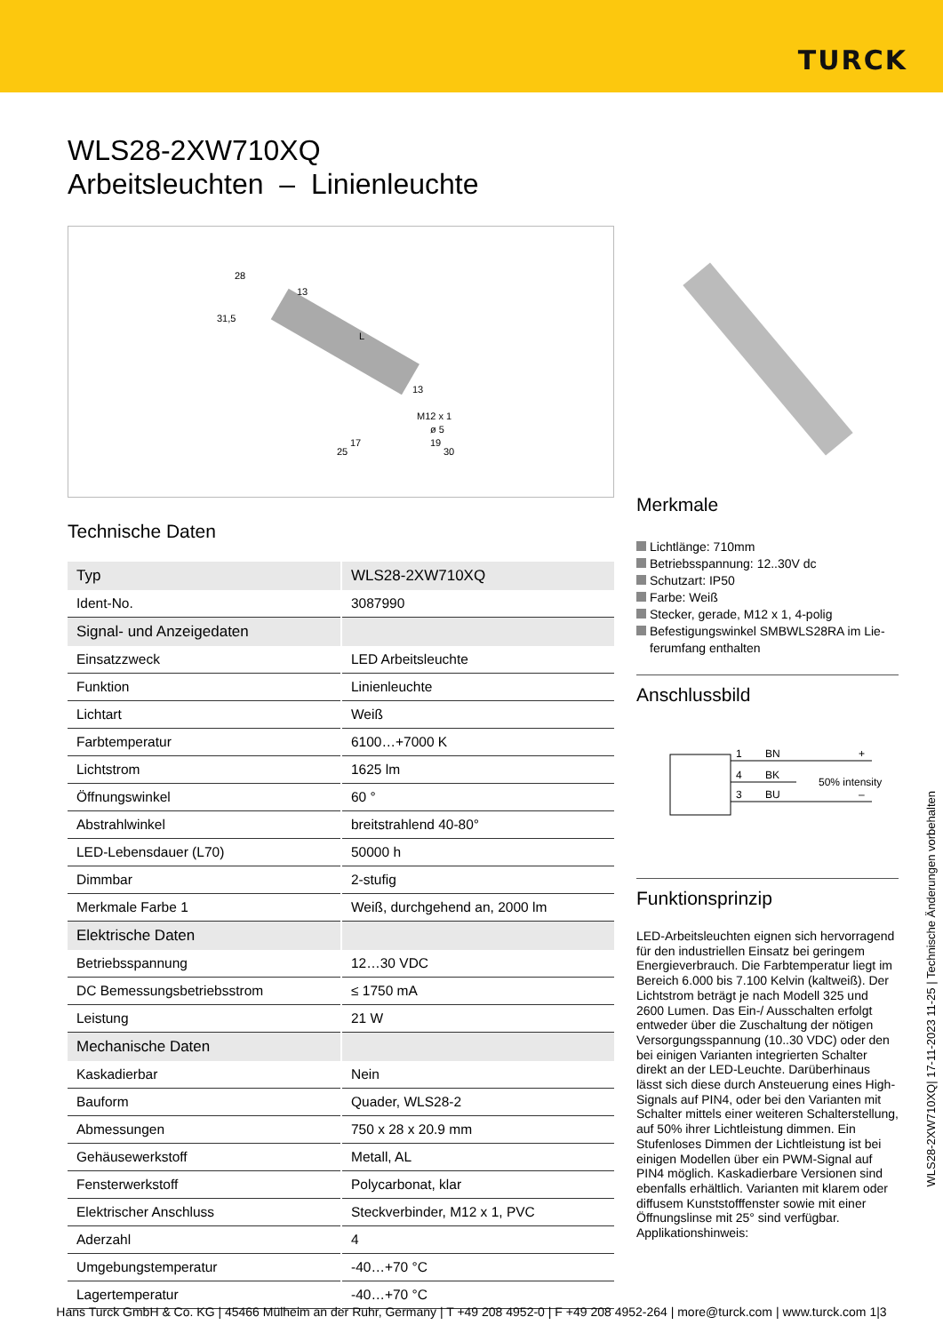TURCK
WLS28-2XW710XQ
Arbeitsleuchten – Linienleuchte
28
13
31,5
L
13
M12 x 1
ø 5
17
19
25
30
Technische Daten
| Typ | WLS28-2XW710XQ |
| Ident-No. | 3087990 |
| Signal- und Anzeigedaten | |
| Einsatzzweck | LED Arbeitsleuchte |
| Funktion | Linienleuchte |
| Lichtart | Weiß |
| Farbtemperatur | 6100…+7000 K |
| Lichtstrom | 1625 lm |
| Öffnungswinkel | 60 ° |
| Abstrahlwinkel | breitstrahlend 40-80° |
| LED-Lebensdauer (L70) | 50000 h |
| Dimmbar | 2-stufig |
| Merkmale Farbe 1 | Weiß, durchgehend an, 2000 lm |
| Elektrische Daten | |
| Betriebsspannung | 12…30 VDC |
| DC Bemessungsbetriebsstrom | ≤ 1750 mA |
| Leistung | 21 W |
| Mechanische Daten | |
| Kaskadierbar | Nein |
| Bauform | Quader, WLS28-2 |
| Abmessungen | 750 x 28 x 20.9 mm |
| Gehäusewerkstoff | Metall, AL |
| Fensterwerkstoff | Polycarbonat, klar |
| Elektrischer Anschluss | Steckverbinder, M12 x 1, PVC |
| Aderzahl | 4 |
| Umgebungstemperatur | -40…+70 °C |
| Lagertemperatur | -40…+70 °C |
Merkmale
Lichtlänge: 710mm
Betriebsspannung: 12..30V dc
Schutzart: IP50
Farbe: Weiß
Stecker, gerade, M12 x 1, 4-polig
Befestigungswinkel SMBWLS28RA im Lie-ferumfang enthalten
Anschlussbild
1
BN
+
4
BK
50% intensity
3
BU
–
Funktionsprinzip
LED-Arbeitsleuchten eignen sich hervorragend für den industriellen Einsatz bei geringem Energieverbrauch. Die Farbtemperatur liegt im Bereich 6.000 bis 7.100 Kelvin (kaltweiß). Der Lichtstrom beträgt je nach Modell 325 und 2600 Lumen. Das Ein-/ Ausschalten erfolgt entweder über die Zuschaltung der nötigen Versorgungsspannung (10..30 VDC) oder den bei einigen Varianten integrierten Schalter direkt an der LED-Leuchte. Darüberhinaus lässt sich diese durch Ansteuerung eines High-Signals auf PIN4, oder bei den Varianten mit Schalter mittels einer weiteren Schalterstellung, auf 50% ihrer Lichtleistung dimmen. Ein Stufenloses Dimmen der Lichtleistung ist bei einigen Modellen über ein PWM-Signal auf PIN4 möglich. Kaskadierbare Versionen sind ebenfalls erhältlich. Varianten mit klarem oder diffusem Kunststofffenster sowie mit einer Öffnungslinse mit 25° sind verfügbar.
Applikationshinweis:
WLS28-2XW710XQ| 17-11-2023 11-25 | Technische Änderungen vorbehalten
Hans Turck GmbH & Co. KG | 45466 Mülheim an der Ruhr, Germany | T +49 208 4952-0 | F +49 208 4952-264 | more@turck.com | www.turck.com 1|3